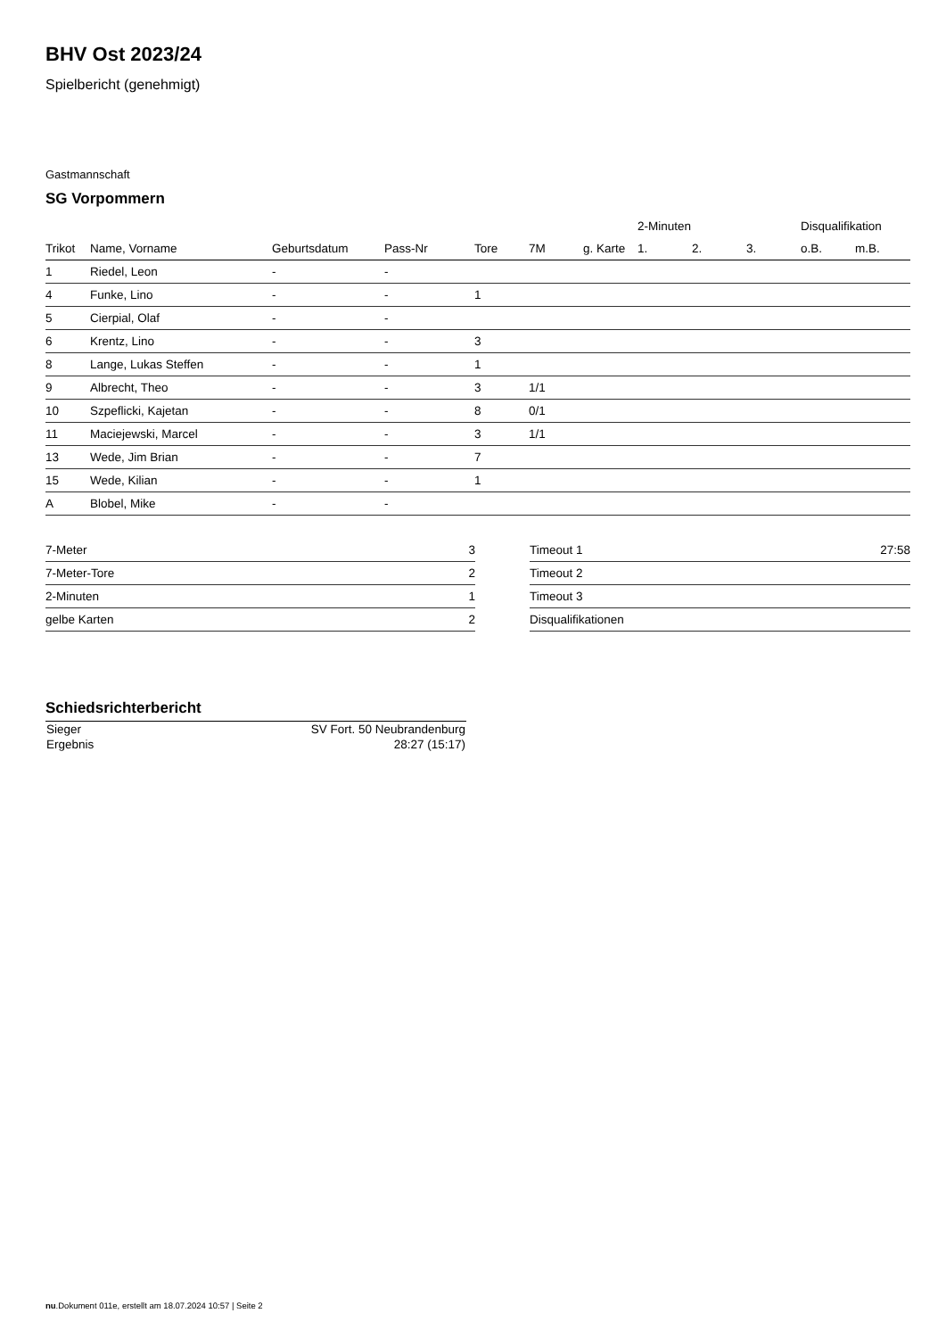BHV Ost 2023/24
Spielbericht (genehmigt)
Gastmannschaft
SG Vorpommern
| | | | | | | | 2-Minuten | | | Disqualifikation | |
| --- | --- | --- | --- | --- | --- | --- | --- | --- | --- | --- | --- |
| Trikot | Name, Vorname | Geburtsdatum | Pass-Nr | Tore | 7M | g. Karte | 1. | 2. | 3. | o.B. | m.B. |
| 1 | Riedel, Leon | - | - | | | | | | | | |
| 4 | Funke, Lino | - | - | 1 | | | | | | | |
| 5 | Cierpial, Olaf | - | - | | | | | | | | |
| 6 | Krentz, Lino | - | - | 3 | | | | | | | |
| 8 | Lange, Lukas Steffen | - | - | 1 | | | | | | | |
| 9 | Albrecht, Theo | - | - | 3 | 1/1 | | | | | | |
| 10 | Szpeflicki, Kajetan | - | - | 8 | 0/1 | | | | | | |
| 11 | Maciejewski, Marcel | - | - | 3 | 1/1 | | | | | | |
| 13 | Wede, Jim Brian | - | - | 7 | | | | | | | |
| 15 | Wede, Kilian | - | - | 1 | | | | | | | |
| A | Blobel, Mike | - | - | | | | | | | | |
| 7-Meter | 3 |
| 7-Meter-Tore | 2 |
| 2-Minuten | 1 |
| gelbe Karten | 2 |
| Timeout 1 | 27:58 |
| Timeout 2 | |
| Timeout 3 | |
| Disqualifikationen | |
Schiedsrichterbericht
| Sieger | SV Fort. 50 Neubrandenburg |
| Ergebnis | 28:27 (15:17) |
nu.Dokument 011e, erstellt am 18.07.2024 10:57 | Seite 2